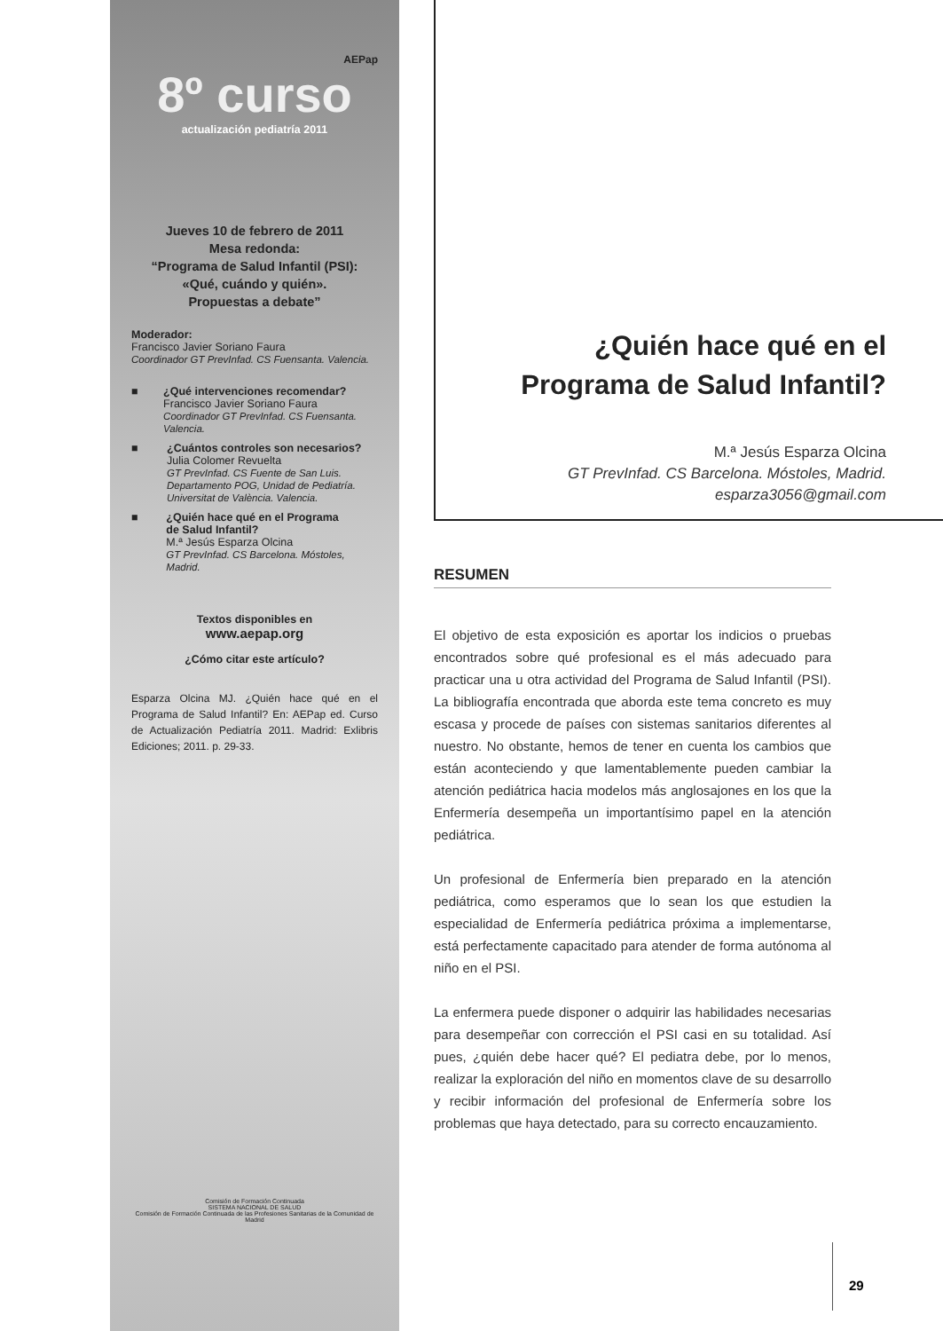AEPap
8º curso
actualización pediatría 2011
Jueves 10 de febrero de 2011
Mesa redonda:
“Programa de Salud Infantil (PSI):
«Qué, cuándo y quién».
Propuestas a debate”
Moderador:
Francisco Javier Soriano Faura
Coordinador GT PrevInfad. CS Fuensanta. Valencia.
■ ¿Qué intervenciones recomendar?
Francisco Javier Soriano Faura
Coordinador GT PrevInfad. CS Fuensanta. Valencia.
■ ¿Cuántos controles son necesarios?
Julia Colomer Revuelta
GT PrevInfad. CS Fuente de San Luis.
Departamento POG, Unidad de Pediatría.
Universitat de València. Valencia.
■ ¿Quién hace qué en el Programa
de Salud Infantil?
M.ª Jesús Esparza Olcina
GT PrevInfad. CS Barcelona. Móstoles, Madrid.
Textos disponibles en
www.aepap.org
¿Cómo citar este artículo?
Esparza Olcina MJ. ¿Quién hace qué en el Programa de Salud Infantil? En: AEPap ed. Curso de Actualización Pediatría 2011. Madrid: Exlibris Ediciones; 2011. p. 29-33.
Comisión de Formación Continuada
SISTEMA NACIONAL DE SALUD
Comisión de Formación Continuada de las Profesiones Sanitarias de la Comunidad de Madrid
¿Quién hace qué en el
Programa de Salud Infantil?
M.ª Jesús Esparza Olcina
GT PrevInfad. CS Barcelona. Móstoles, Madrid.
esparza3056@gmail.com
RESUMEN
El objetivo de esta exposición es aportar los indicios o pruebas encontrados sobre qué profesional es el más adecuado para practicar una u otra actividad del Programa de Salud Infantil (PSI). La bibliografía encontrada que aborda este tema concreto es muy escasa y procede de países con sistemas sanitarios diferentes al nuestro. No obstante, hemos de tener en cuenta los cambios que están aconteciendo y que lamentablemente pueden cambiar la atención pediátrica hacia modelos más anglosajones en los que la Enfermería desempeña un importantísimo papel en la atención pediátrica.
Un profesional de Enfermería bien preparado en la atención pediátrica, como esperamos que lo sean los que estudien la especialidad de Enfermería pediátrica próxima a implementarse, está perfectamente capacitado para atender de forma autónoma al niño en el PSI.
La enfermera puede disponer o adquirir las habilidades necesarias para desempeñar con corrección el PSI casi en su totalidad. Así pues, ¿quién debe hacer qué? El pediatra debe, por lo menos, realizar la exploración del niño en momentos clave de su desarrollo y recibir información del profesional de Enfermería sobre los problemas que haya detectado, para su correcto encauzamiento.
29